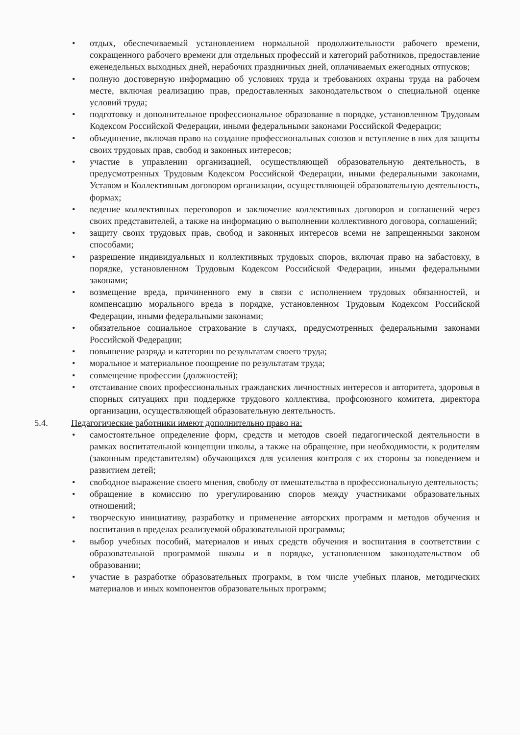• отдых, обеспечиваемый установлением нормальной продолжительности рабочего времени, сокращенного рабочего времени для отдельных профессий и категорий работников, предоставление еженедельных выходных дней, нерабочих праздничных дней, оплачиваемых ежегодных отпусков;
• полную достоверную информацию об условиях труда и требованиях охраны труда на рабочем месте, включая реализацию прав, предоставленных законодательством о специальной оценке условий труда;
• подготовку и дополнительное профессиональное образование в порядке, установленном Трудовым Кодексом Российской Федерации, иными федеральными законами Российской Федерации;
• объединение, включая право на создание профессиональных союзов и вступление в них для защиты своих трудовых прав, свобод и законных интересов;
• участие в управлении организацией, осуществляющей образовательную деятельность, в предусмотренных Трудовым Кодексом Российской Федерации, иными федеральными законами, Уставом и Коллективным договором организации, осуществляющей образовательную деятельность, формах;
• ведение коллективных переговоров и заключение коллективных договоров и соглашений через своих представителей, а также на информацию о выполнении коллективного договора, соглашений;
• защиту своих трудовых прав, свобод и законных интересов всеми не запрещенными законом способами;
• разрешение индивидуальных и коллективных трудовых споров, включая право на забастовку, в порядке, установленном Трудовым Кодексом Российской Федерации, иными федеральными законами;
• возмещение вреда, причиненного ему в связи с исполнением трудовых обязанностей, и компенсацию морального вреда в порядке, установленном Трудовым Кодексом Российской Федерации, иными федеральными законами;
• обязательное социальное страхование в случаях, предусмотренных федеральными законами Российской Федерации;
• повышение разряда и категории по результатам своего труда;
• моральное и материальное поощрение по результатам труда;
• совмещение профессии (должностей);
• отстаивание своих профессиональных гражданских личностных интересов и авторитета, здоровья в спорных ситуациях при поддержке трудового коллектива, профсоюзного комитета, директора организации, осуществляющей образовательную деятельность.
5.4. Педагогические работники имеют дополнительно право на:
• самостоятельное определение форм, средств и методов своей педагогической деятельности в рамках воспитательной концепции школы, а также на обращение, при необходимости, к родителям (законным представителям) обучающихся для усиления контроля с их стороны за поведением и развитием детей;
• свободное выражение своего мнения, свободу от вмешательства в профессиональную деятельность;
• обращение в комиссию по урегулированию споров между участниками образовательных отношений;
• творческую инициативу, разработку и применение авторских программ и методов обучения и воспитания в пределах реализуемой образовательной программы;
• выбор учебных пособий, материалов и иных средств обучения и воспитания в соответствии с образовательной программой школы и в порядке, установленном законодательством об образовании;
• участие в разработке образовательных программ, в том числе учебных планов, методических материалов и иных компонентов образовательных программ;